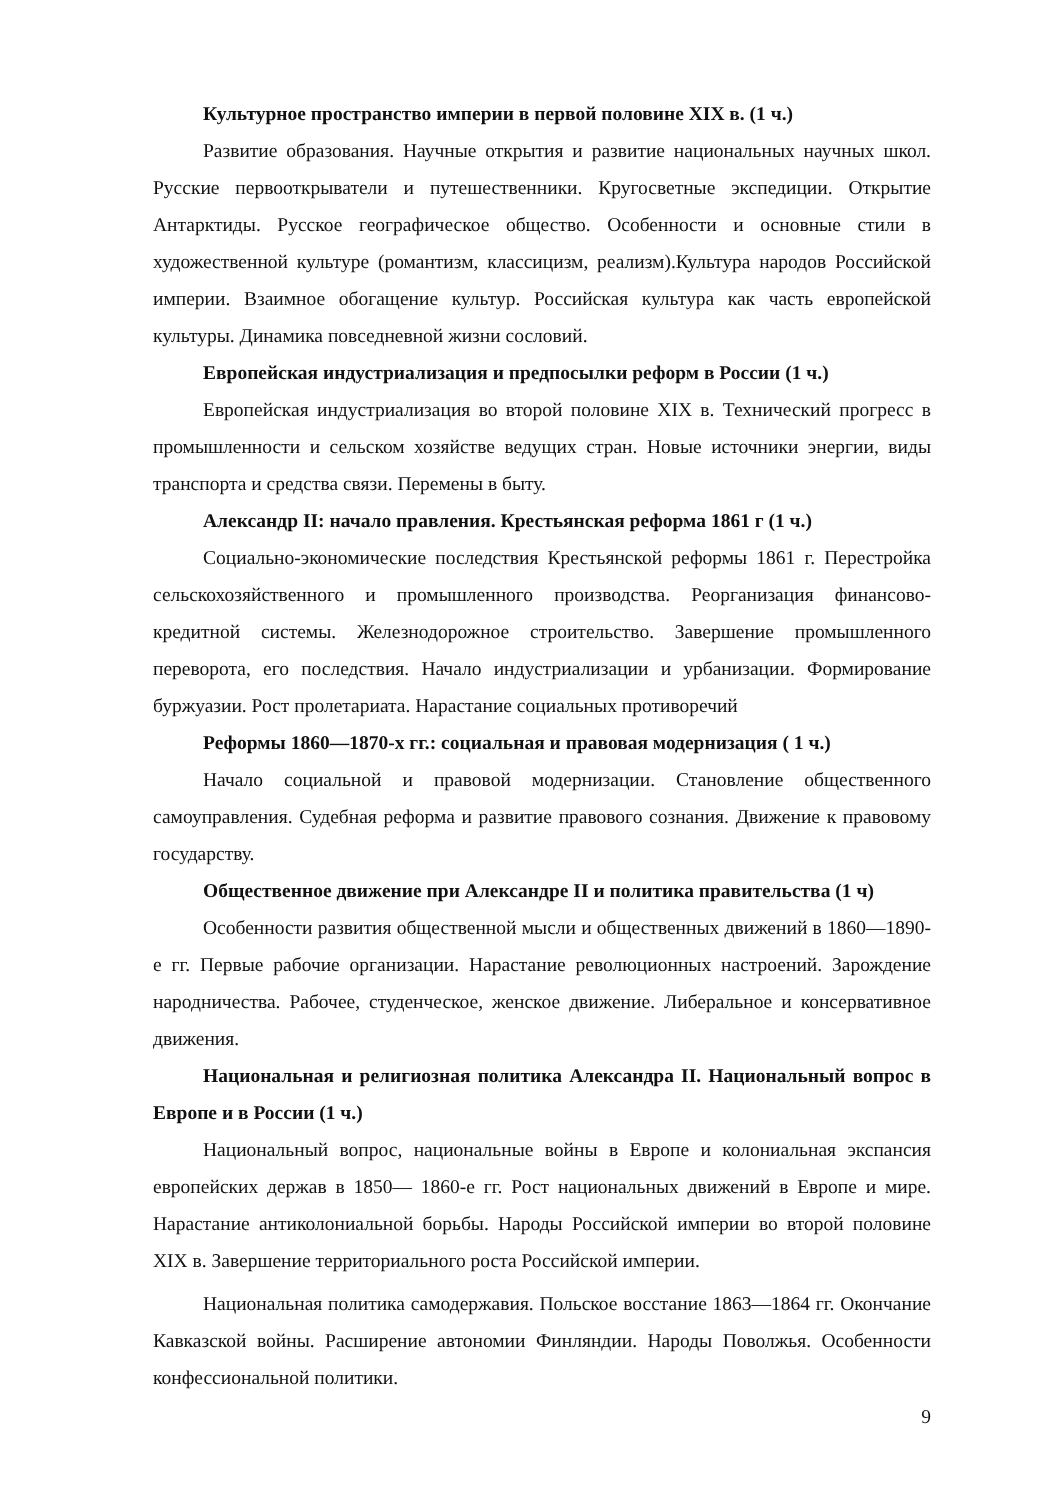Культурное пространство империи в первой половине XIX в. (1 ч.)
Развитие образования. Научные открытия и развитие национальных научных школ. Русские первооткрыватели и путешественники. Кругосветные экспедиции. Открытие Антарктиды. Русское географическое общество. Особенности и основные стили в художественной культуре (романтизм, классицизм, реализм).Культура народов Российской империи. Взаимное обогащение культур. Российская культура как часть европейской культуры. Динамика повседневной жизни сословий.
Европейская индустриализация и предпосылки реформ в России (1 ч.)
Европейская индустриализация во второй половине XIX в. Технический прогресс в промышленности и сельском хозяйстве ведущих стран. Новые источники энергии, виды транспорта и средства связи. Перемены в быту.
Александр II: начало правления. Крестьянская реформа 1861 г (1 ч.)
Социально-экономические последствия Крестьянской реформы 1861 г. Перестройка сельскохозяйственного и промышленного производства. Реорганизация финансово-кредитной системы. Железнодорожное строительство. Завершение промышленного переворота, его последствия. Начало индустриализации и урбанизации. Формирование буржуазии. Рост пролетариата. Нарастание социальных противоречий
Реформы 1860—1870-х гг.: социальная и правовая модернизация ( 1 ч.)
Начало социальной и правовой модернизации. Становление общественного самоуправления. Судебная реформа и развитие правового сознания. Движение к правовому государству.
Общественное движение при Александре II и политика правительства (1 ч)
Особенности развития общественной мысли и общественных движений в 1860—1890-е гг. Первые рабочие организации. Нарастание революционных настроений. Зарождение народничества. Рабочее, студенческое, женское движение. Либеральное и консервативное движения.
Национальная и религиозная политика Александра II. Национальный вопрос в Европе и в России (1 ч.)
Национальный вопрос, национальные войны в Европе и колониальная экспансия европейских держав в 1850— 1860-е гг. Рост национальных движений в Европе и мире. Нарастание антиколониальной борьбы. Народы Российской империи во второй половине XIX в. Завершение территориального роста Российской империи.
Национальная политика самодержавия. Польское восстание 1863—1864 гг. Окончание Кавказской войны. Расширение автономии Финляндии. Народы Поволжья. Особенности конфессиональной политики.
9